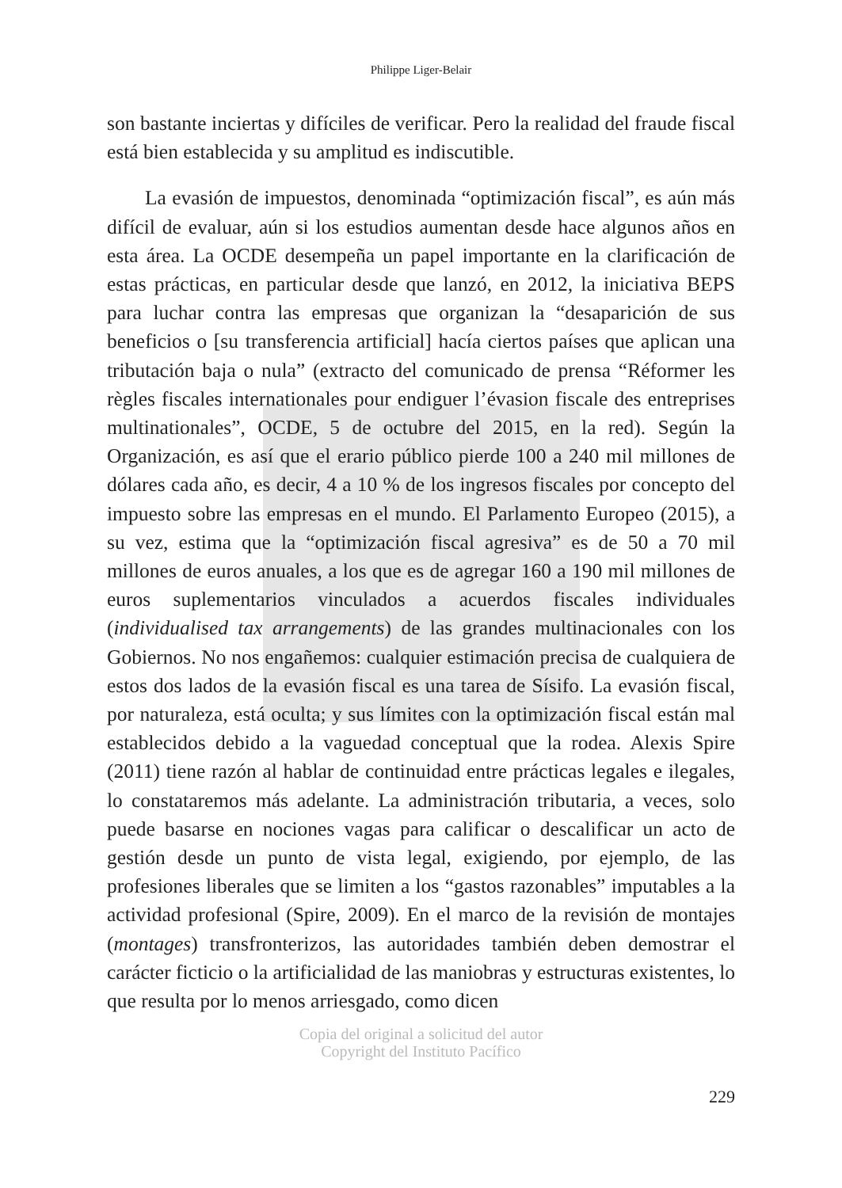Philippe Liger-Belair
son bastante inciertas y difíciles de verificar. Pero la realidad del fraude fiscal está bien establecida y su amplitud es indiscutible.
La evasión de impuestos, denominada “optimización fiscal”, es aún más difícil de evaluar, aún si los estudios aumentan desde hace algunos años en esta área. La OCDE desempeña un papel importante en la clarificación de estas prácticas, en particular desde que lanzó, en 2012, la iniciativa BEPS para luchar contra las empresas que organizan la “desaparición de sus beneficios o [su transferencia artificial] hacía ciertos países que aplican una tributación baja o nula” (extracto del comunicado de prensa “Réformer les règles fiscales internationales pour endiguer l’évasion fiscale des entreprises multinationales”, OCDE, 5 de octubre del 2015, en la red). Según la Organización, es así que el erario público pierde 100 a 240 mil millones de dólares cada año, es decir, 4 a 10 % de los ingresos fiscales por concepto del impuesto sobre las empresas en el mundo. El Parlamento Europeo (2015), a su vez, estima que la “optimización fiscal agresiva” es de 50 a 70 mil millones de euros anuales, a los que es de agregar 160 a 190 mil millones de euros suplementarios vinculados a acuerdos fiscales individuales (individualised tax arrangements) de las grandes multinacionales con los Gobiernos. No nos engañemos: cualquier estimación precisa de cualquiera de estos dos lados de la evasión fiscal es una tarea de Sísifo. La evasión fiscal, por naturaleza, está oculta; y sus límites con la optimización fiscal están mal establecidos debido a la vaguedad conceptual que la rodea. Alexis Spire (2011) tiene razón al hablar de continuidad entre prácticas legales e ilegales, lo constataremos más adelante. La administración tributaria, a veces, solo puede basarse en nociones vagas para calificar o descalificar un acto de gestión desde un punto de vista legal, exigiendo, por ejemplo, de las profesiones liberales que se limiten a los “gastos razonables” imputables a la actividad profesional (Spire, 2009). En el marco de la revisión de montajes (montages) transfronterizos, las autoridades también deben demostrar el carácter ficticio o la artificialidad de las maniobras y estructuras existentes, lo que resulta por lo menos arriesgado, como dicen
Copia del original a solicitud del autor
Copyright del Instituto Pacífico
229